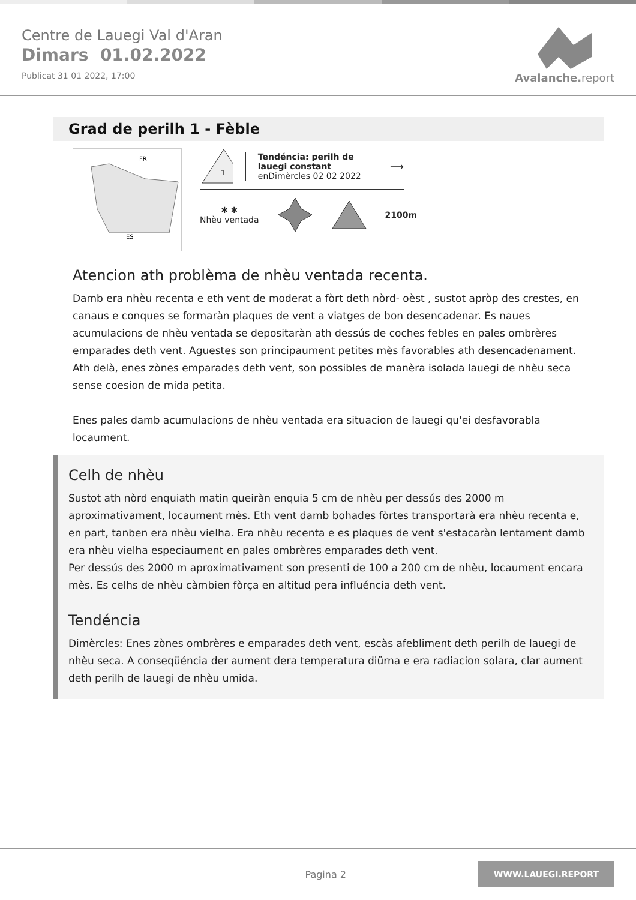Centre de Lauegi Val d'Aran
Dimars 01.02.2022
Publicat 31 01 2022, 17:00
Avalanche.report
Grad de perilh 1 - Fèble
FR
ES
1
Tendéncia: perilh de lauegi constant
enDimèrcles 02 02 2022
⟶
✱ ✱
Nhèu ventada
2100m
Atencion ath problèma de nhèu ventada recenta.
Damb era nhèu recenta e eth vent de moderat a fòrt deth nòrd- oèst , sustot apròp des crestes, en canaus e conques se formaràn plaques de vent a viatges de bon desencadenar. Es naues acumulacions de nhèu ventada se depositaràn ath dessús de coches febles en pales ombrères emparades deth vent. Aguestes son principaument petites mès favorables ath desencadenament. Ath delà, enes zònes emparades deth vent, son possibles de manèra isolada lauegi de nhèu seca sense coesion de mida petita.
Enes pales damb acumulacions de nhèu ventada era situacion de lauegi qu'ei desfavorabla locaument.
Celh de nhèu
Sustot ath nòrd enquiath matin queiràn enquia 5 cm de nhèu per dessús des 2000 m aproximativament, locaument mès. Eth vent damb bohades fòrtes transportarà era nhèu recenta e, en part, tanben era nhèu vielha. Era nhèu recenta e es plaques de vent s'estacaràn lentament damb era nhèu vielha especiaument en pales ombrères emparades deth vent.
Per dessús des 2000 m aproximativament son presenti de 100 a 200 cm de nhèu, locaument encara mès. Es celhs de nhèu càmbien fòrça en altitud pera influéncia deth vent.
Tendéncia
Dimèrcles: Enes zònes ombrères e emparades deth vent, escàs afebliment deth perilh de lauegi de nhèu seca. A conseqüéncia der aument dera temperatura diürna e era radiacion solara, clar aument deth perilh de lauegi de nhèu umida.
Pagina 2 WWW.LAUEGI.REPORT